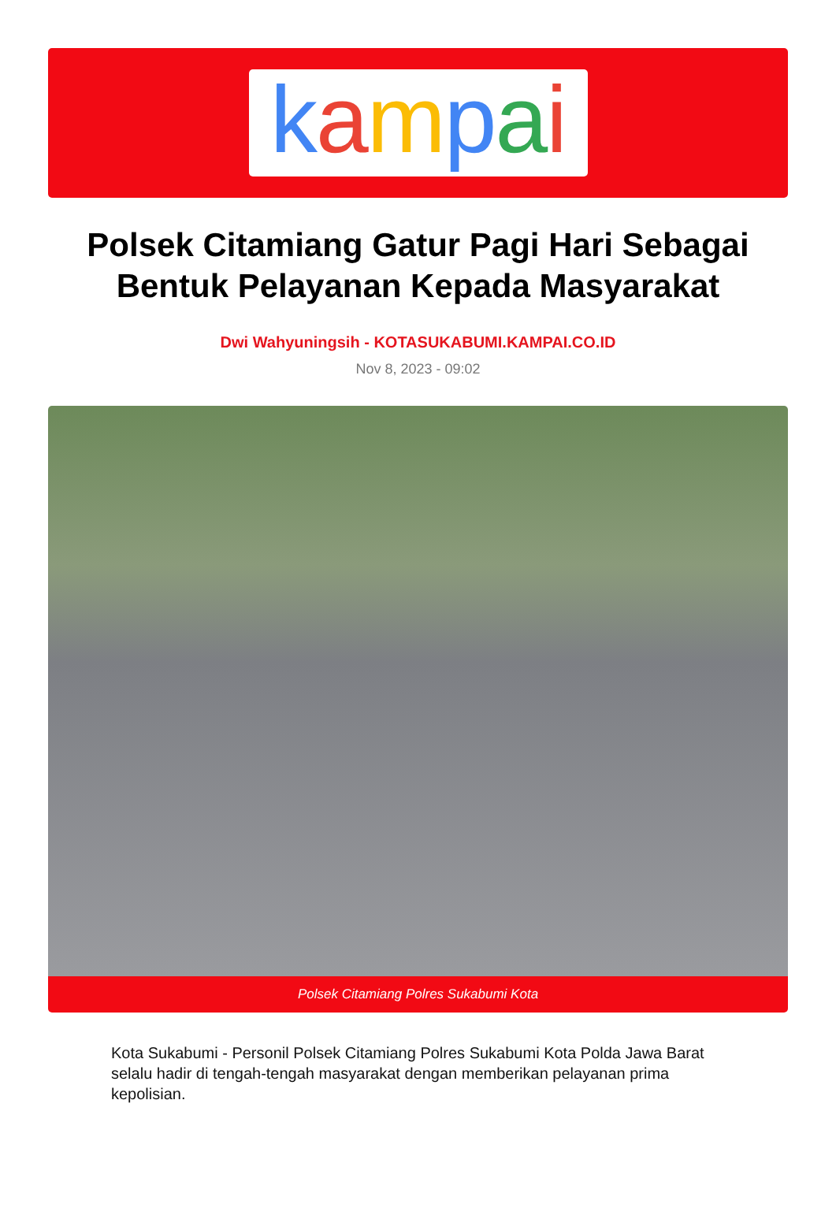kampai
Polsek Citamiang Gatur Pagi Hari Sebagai Bentuk Pelayanan Kepada Masyarakat
Dwi Wahyuningsih - KOTASUKABUMI.KAMPAI.CO.ID
Nov 8, 2023 - 09:02
Polsek Citamiang Polres Sukabumi Kota
Kota Sukabumi - Personil Polsek Citamiang Polres Sukabumi Kota Polda Jawa Barat selalu hadir di tengah-tengah masyarakat dengan memberikan pelayanan prima kepolisian.